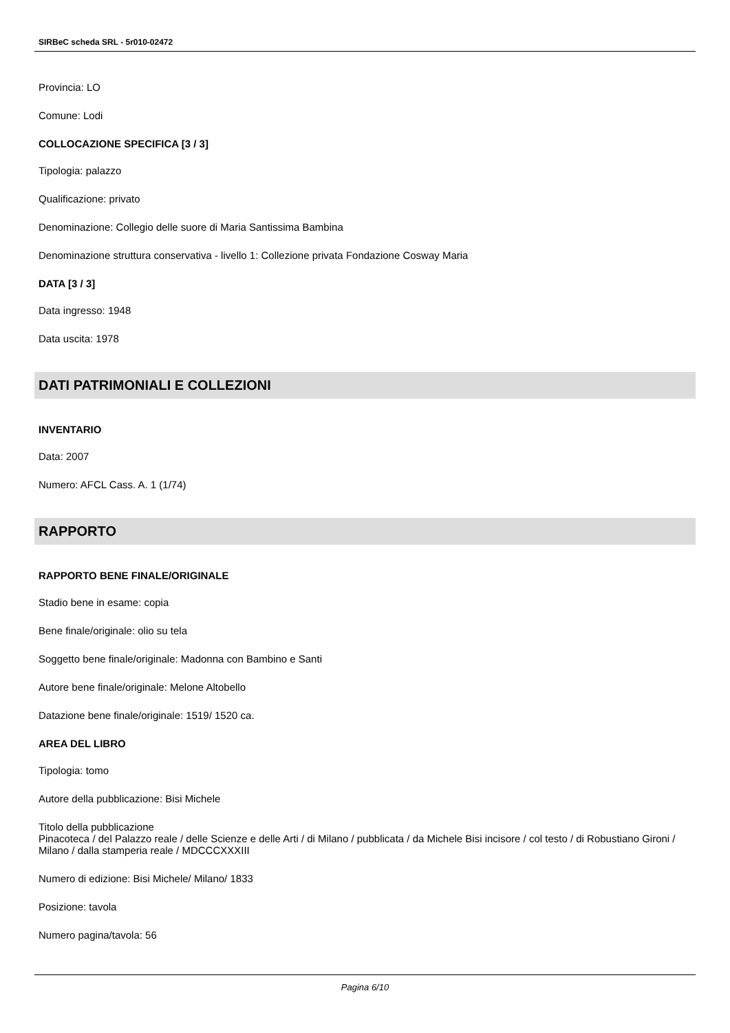SIRBeC scheda SRL - 5r010-02472
Provincia: LO
Comune: Lodi
COLLOCAZIONE SPECIFICA [3 / 3]
Tipologia: palazzo
Qualificazione: privato
Denominazione: Collegio delle suore di Maria Santissima Bambina
Denominazione struttura conservativa - livello 1: Collezione privata Fondazione Cosway Maria
DATA [3 / 3]
Data ingresso: 1948
Data uscita: 1978
DATI PATRIMONIALI E COLLEZIONI
INVENTARIO
Data: 2007
Numero: AFCL Cass. A. 1 (1/74)
RAPPORTO
RAPPORTO BENE FINALE/ORIGINALE
Stadio bene in esame: copia
Bene finale/originale: olio su tela
Soggetto bene finale/originale: Madonna con Bambino e Santi
Autore bene finale/originale: Melone Altobello
Datazione bene finale/originale: 1519/ 1520 ca.
AREA DEL LIBRO
Tipologia: tomo
Autore della pubblicazione: Bisi Michele
Titolo della pubblicazione
Pinacoteca / del Palazzo reale / delle Scienze e delle Arti / di Milano / pubblicata / da Michele Bisi incisore / col testo / di Robustiano Gironi / Milano / dalla stamperia reale / MDCCCXXXIII
Numero di edizione: Bisi Michele/ Milano/ 1833
Posizione: tavola
Numero pagina/tavola: 56
Pagina 6/10